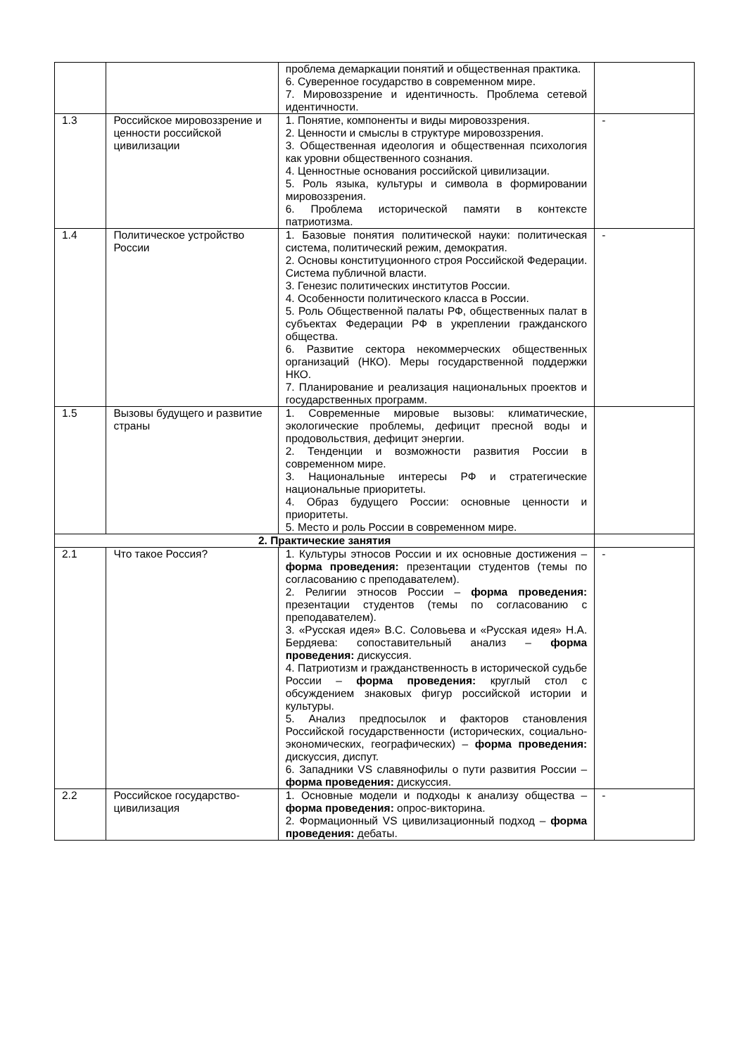| | | проблема демаркации понятий и общественная практика. 6. Суверенное государство в современном мире. 7. Мировоззрение и идентичность. Проблема сетевой идентичности. | |
| 1.3 | Российское мировоззрение и ценности российской цивилизации | 1. Понятие, компоненты и виды мировоззрения. 2. Ценности и смыслы в структуре мировоззрения. 3. Общественная идеология и общественная психология как уровни общественного сознания. 4. Ценностные основания российской цивилизации. 5. Роль языка, культуры и символа в формировании мировоззрения. 6. Проблема исторической памяти в контексте патриотизма. | - |
| 1.4 | Политическое устройство России | 1. Базовые понятия политической науки: политическая система, политический режим, демократия. 2. Основы конституционного строя Российской Федерации. Система публичной власти. 3. Генезис политических институтов России. 4. Особенности политического класса в России. 5. Роль Общественной палаты РФ, общественных палат в субъектах Федерации РФ в укреплении гражданского общества. 6. Развитие сектора некоммерческих общественных организаций (НКО). Меры государственной поддержки НКО. 7. Планирование и реализация национальных проектов и государственных программ. | - |
| 1.5 | Вызовы будущего и развитие страны | 1. Современные мировые вызовы: климатические, экологические проблемы, дефицит пресной воды и продовольствия, дефицит энергии. 2. Тенденции и возможности развития России в современном мире. 3. Национальные интересы РФ и стратегические национальные приоритеты. 4. Образ будущего России: основные ценности и приоритеты. 5. Место и роль России в современном мире. | |
| 2. Практические занятия | | | |
| 2.1 | Что такое Россия? | 1. Культуры этносов России и их основные достижения – форма проведения: презентации студентов (темы по согласованию с преподавателем). 2. Религии этносов России – форма проведения: презентации студентов (темы по согласованию с преподавателем). 3. «Русская идея» В.С. Соловьева и «Русская идея» Н.А. Бердяева: сопоставительный анализ – форма проведения: дискуссия. 4. Патриотизм и гражданственность в исторической судьбе России – форма проведения: круглый стол с обсуждением знаковых фигур российской истории и культуры. 5. Анализ предпосылок и факторов становления Российской государственности (исторических, социально-экономических, географических) – форма проведения: дискуссия, диспут. 6. Западники VS славянофилы о пути развития России – форма проведения: дискуссия. | - |
| 2.2 | Российское государство-цивилизация | 1. Основные модели и подходы к анализу общества – форма проведения: опрос-викторина. 2. Формационный VS цивилизационный подход – форма проведения: дебаты. | - |